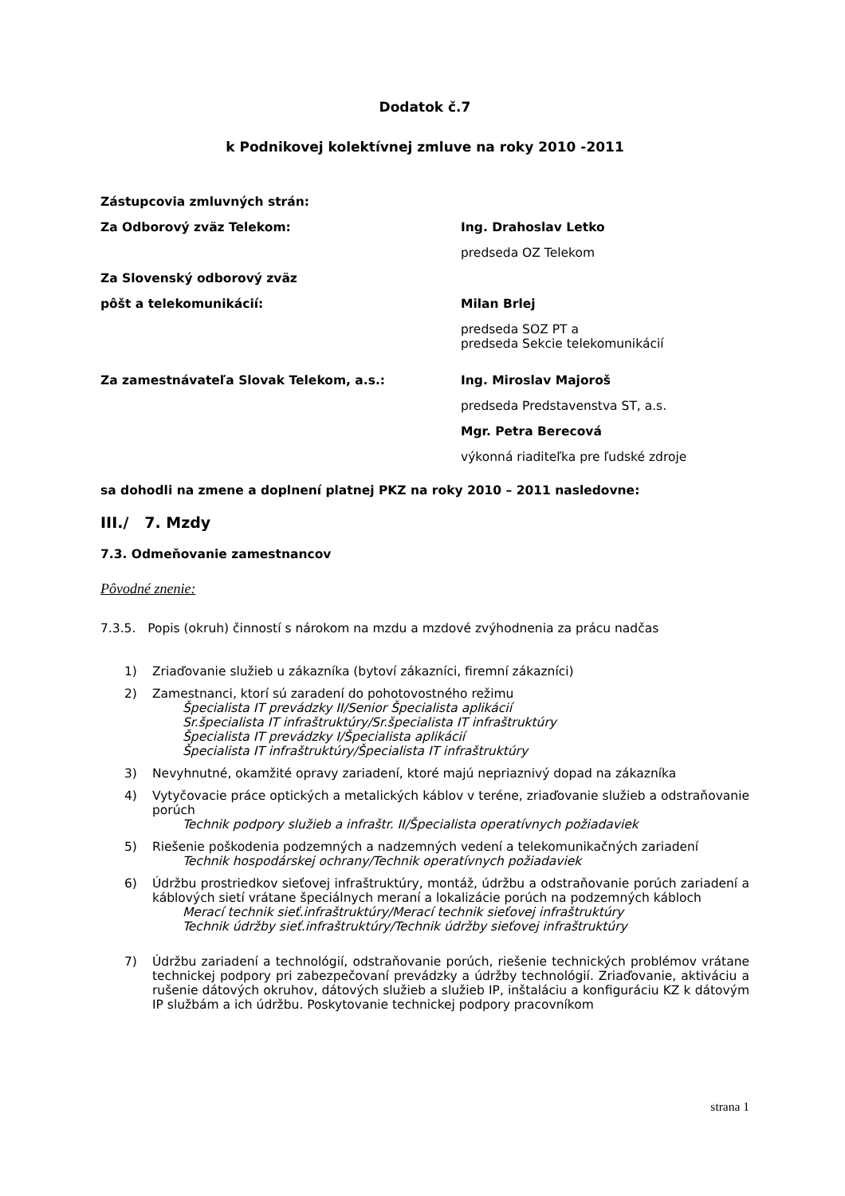Dodatok č.7
k Podnikovej kolektívnej zmluve na roky 2010 -2011
Zástupcovia zmluvných strán:
Za Odborový zväz Telekom: Ing. Drahoslav Letko
predseda OZ Telekom
Za Slovenský odborový zväz
pôšt a telekomunikácií: Milan Brlej
predseda SOZ PT a
predseda Sekcie telekomunikácií
Za zamestnávateľa Slovak Telekom, a.s.: Ing. Miroslav Majoroš
predseda Predstavenstva ST, a.s.
Mgr. Petra Berecová
výkonná riaditeľka pre ľudské zdroje
sa dohodli na zmene a doplnení platnej PKZ na roky 2010 – 2011 nasledovne:
III./ 7. Mzdy
7.3. Odmeňovanie zamestnancov
Pôvodné znenie:
7.3.5. Popis (okruh) činností s nárokom na mzdu a mzdové zvýhodnenia za prácu nadčas
1) Zriaďovanie služieb u zákazníka (bytoví zákazníci, firemní zákazníci)
2) Zamestnanci, ktorí sú zaradení do pohotovostného režimu
Špecialista IT prevádzky II/Senior Špecialista aplikácií
Sr.špecialista IT infraštruktúry/Sr.špecialista IT infraštruktúry
Špecialista IT prevádzky I/Špecialista aplikácií
Špecialista IT infraštruktúry/Špecialista IT infraštruktúry
3) Nevyhnutné, okamžité opravy zariadení, ktoré majú nepriaznivý dopad na zákazníka
4) Vytyčovacie práce optických a metalických káblov v teréne, zriaďovanie služieb a odstraňovanie porúch
Technik podpory služieb a infraštr. II/Špecialista operatívnych požiadaviek
5) Riešenie poškodenia podzemných a nadzemných vedení a telekomunikačných zariadení
Technik hospodárskej ochrany/Technik operatívnych požiadaviek
6) Údržbu prostriedkov sieťovej infraštruktúry, montáž, údržbu a odstraňovanie porúch zariadení a káblových sietí vrátane špeciálnych meraní a lokalizácie porúch na podzemných kábloch
Merací technik sieť.infraštruktúry/Merací technik sieťovej infraštruktúry
Technik údržby sieť.infraštruktúry/Technik údržby sieťovej infraštruktúry
7) Údržbu zariadení a technológií, odstraňovanie porúch, riešenie technických problémov vrátane technickej podpory pri zabezpečovaní prevádzky a údržby technológií. Zriaďovanie, aktiváciu a rušenie dátových okruhov, dátových služieb a služieb IP, inštaláciu a konfiguráciu KZ k dátovým IP službám a ich údržbu. Poskytovanie technickej podpory pracovníkom
strana 1